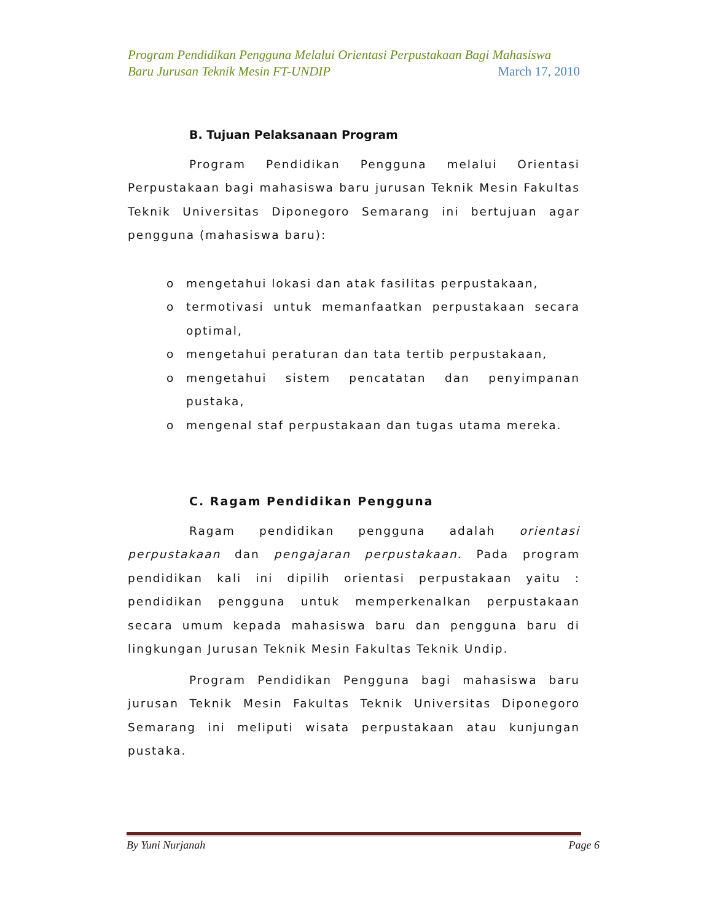Program Pendidikan Pengguna Melalui Orientasi Perpustakaan Bagi Mahasiswa
Baru Jurusan Teknik Mesin FT-UNDIP March 17, 2010
B. Tujuan Pelaksanaan Program
Program Pendidikan Pengguna melalui Orientasi Perpustakaan bagi mahasiswa baru jurusan Teknik Mesin Fakultas Teknik Universitas Diponegoro Semarang ini bertujuan agar pengguna (mahasiswa baru):
o mengetahui lokasi dan atak fasilitas perpustakaan,
o termotivasi untuk memanfaatkan perpustakaan secara optimal,
o mengetahui peraturan dan tata tertib perpustakaan,
o mengetahui sistem pencatatan dan penyimpanan pustaka,
o mengenal staf perpustakaan dan tugas utama mereka.
C. Ragam Pendidikan Pengguna
Ragam pendidikan pengguna adalah orientasi perpustakaan dan pengajaran perpustakaan. Pada program pendidikan kali ini dipilih orientasi perpustakaan yaitu : pendidikan pengguna untuk memperkenalkan perpustakaan secara umum kepada mahasiswa baru dan pengguna baru di lingkungan Jurusan Teknik Mesin Fakultas Teknik Undip.
Program Pendidikan Pengguna bagi mahasiswa baru jurusan Teknik Mesin Fakultas Teknik Universitas Diponegoro Semarang ini meliputi wisata perpustakaan atau kunjungan pustaka.
By Yuni Nurjanah Page 6